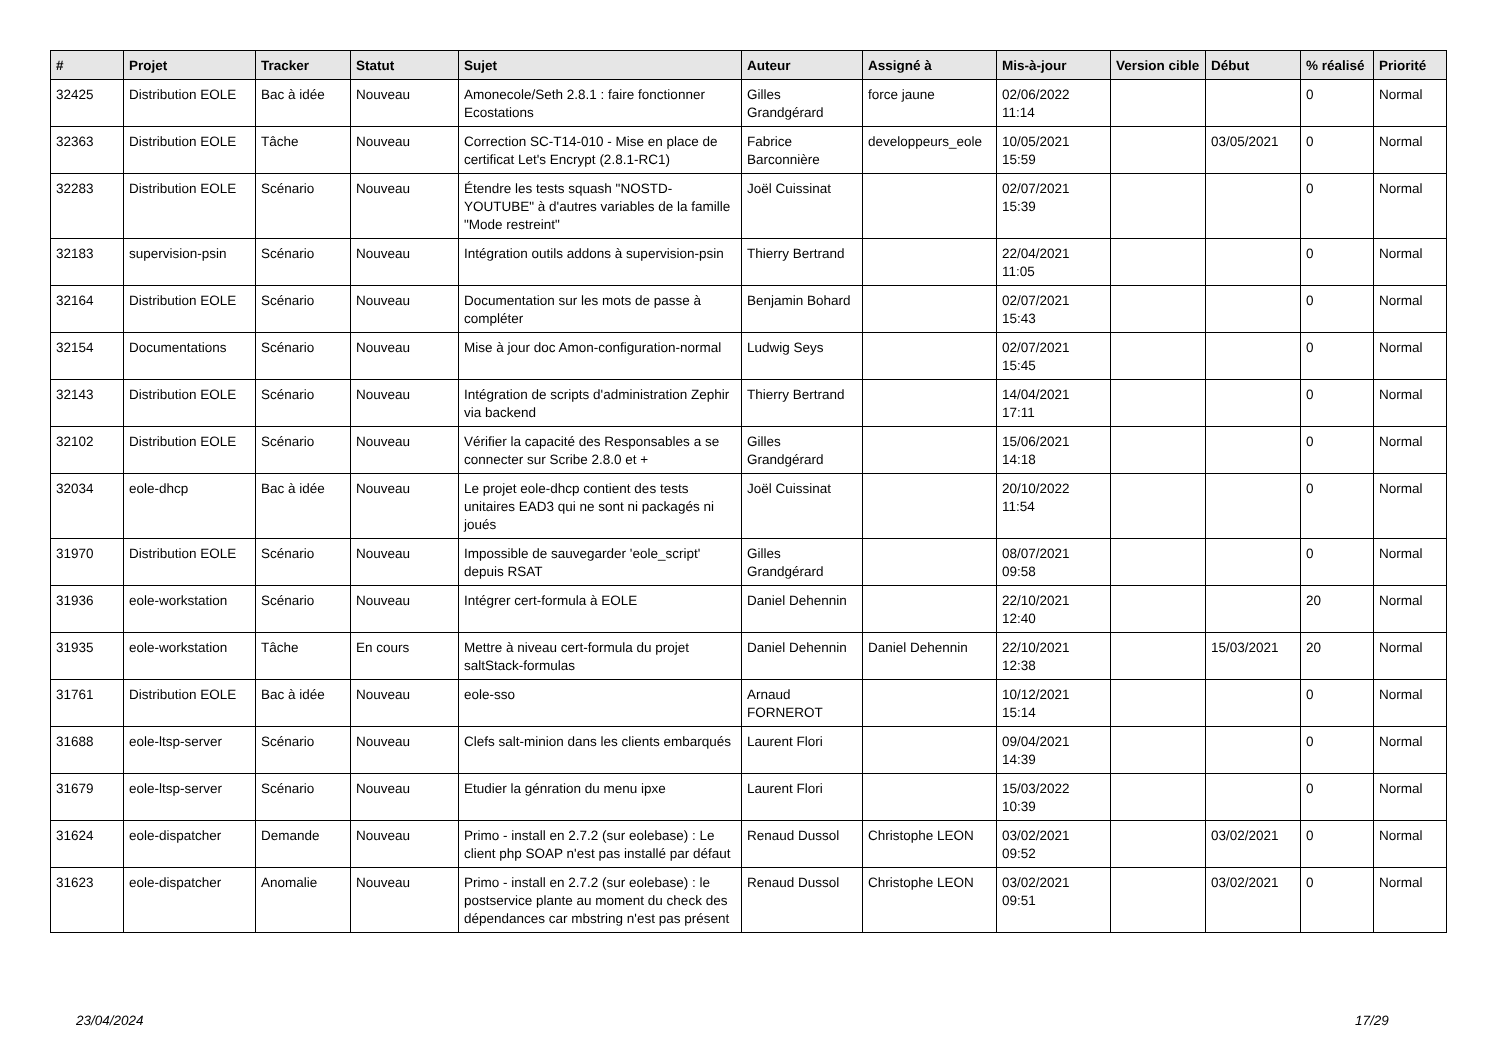| # | Projet | Tracker | Statut | Sujet | Auteur | Assigné à | Mis-à-jour | Version cible | Début | % réalisé | Priorité |
| --- | --- | --- | --- | --- | --- | --- | --- | --- | --- | --- | --- |
| 32425 | Distribution EOLE | Bac à idée | Nouveau | Amonecole/Seth 2.8.1 : faire fonctionner Ecostations | Gilles Grandgérard | force jaune | 02/06/2022 11:14 | | | 0 | Normal |
| 32363 | Distribution EOLE | Tâche | Nouveau | Correction SC-T14-010 - Mise en place de certificat Let's Encrypt (2.8.1-RC1) | Fabrice Barconnière | developpeurs_eole | 10/05/2021 15:59 | | 03/05/2021 | 0 | Normal |
| 32283 | Distribution EOLE | Scénario | Nouveau | Étendre les tests squash "NOSTD-YOUTUBE" à d'autres variables de la famille "Mode restreint" | Joël Cuissinat | | 02/07/2021 15:39 | | | 0 | Normal |
| 32183 | supervision-psin | Scénario | Nouveau | Intégration outils addons à supervision-psin | Thierry Bertrand | | 22/04/2021 11:05 | | | 0 | Normal |
| 32164 | Distribution EOLE | Scénario | Nouveau | Documentation sur les mots de passe à compléter | Benjamin Bohard | | 02/07/2021 15:43 | | | 0 | Normal |
| 32154 | Documentations | Scénario | Nouveau | Mise à jour doc Amon-configuration-normal | Ludwig Seys | | 02/07/2021 15:45 | | | 0 | Normal |
| 32143 | Distribution EOLE | Scénario | Nouveau | Intégration de scripts d'administration Zephir via backend | Thierry Bertrand | | 14/04/2021 17:11 | | | 0 | Normal |
| 32102 | Distribution EOLE | Scénario | Nouveau | Vérifier la capacité des Responsables a se connecter sur Scribe 2.8.0 et + | Gilles Grandgérard | | 15/06/2021 14:18 | | | 0 | Normal |
| 32034 | eole-dhcp | Bac à idée | Nouveau | Le projet eole-dhcp contient des tests unitaires EAD3 qui ne sont ni packagés ni joués | Joël Cuissinat | | 20/10/2022 11:54 | | | 0 | Normal |
| 31970 | Distribution EOLE | Scénario | Nouveau | Impossible de sauvegarder 'eole_script' depuis RSAT | Gilles Grandgérard | | 08/07/2021 09:58 | | | 0 | Normal |
| 31936 | eole-workstation | Scénario | Nouveau | Intégrer cert-formula à EOLE | Daniel Dehennin | | 22/10/2021 12:40 | | | 20 | Normal |
| 31935 | eole-workstation | Tâche | En cours | Mettre à niveau cert-formula du projet saltStack-formulas | Daniel Dehennin | Daniel Dehennin | 22/10/2021 12:38 | | 15/03/2021 | 20 | Normal |
| 31761 | Distribution EOLE | Bac à idée | Nouveau | eole-sso | Arnaud FORNEROT | | 10/12/2021 15:14 | | | 0 | Normal |
| 31688 | eole-ltsp-server | Scénario | Nouveau | Clefs salt-minion dans les clients embarqués | Laurent Flori | | 09/04/2021 14:39 | | | 0 | Normal |
| 31679 | eole-ltsp-server | Scénario | Nouveau | Etudier la génration du menu ipxe | Laurent Flori | | 15/03/2022 10:39 | | | 0 | Normal |
| 31624 | eole-dispatcher | Demande | Nouveau | Primo - install en 2.7.2 (sur eolebase) : Le client php SOAP n'est pas installé par défaut | Renaud Dussol | Christophe LEON | 03/02/2021 09:52 | | 03/02/2021 | 0 | Normal |
| 31623 | eole-dispatcher | Anomalie | Nouveau | Primo - install en 2.7.2 (sur eolebase) : le postservice plante au moment du check des dépendances car mbstring n'est pas présent | Renaud Dussol | Christophe LEON | 03/02/2021 09:51 | | 03/02/2021 | 0 | Normal |
23/04/2024 17/29